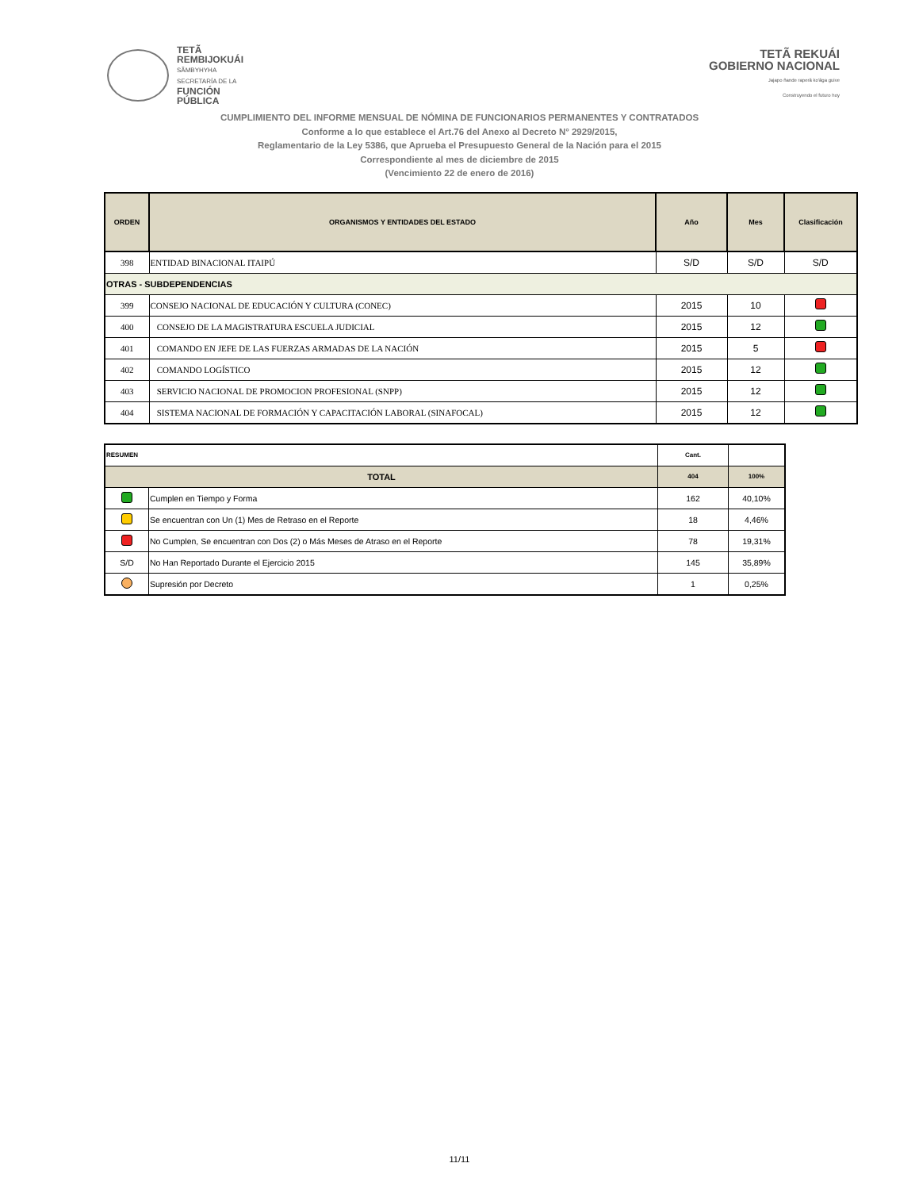TETÃ
REMBIJOKUÁI
SÃMBYHYHA
SECRETARÍA DE LA
FUNCIÓN
PÚBLICA
TETÃ REKUÁI
GOBIERNO NACIONAL
Jajapo ñande raperã ko'ãga guive
Construyendo el futuro hoy
CUMPLIMIENTO DEL INFORME MENSUAL DE NÓMINA DE FUNCIONARIOS PERMANENTES Y CONTRATADOS
Conforme a lo que establece el Art.76 del Anexo al Decreto N° 2929/2015,
Reglamentario de la Ley 5386, que Aprueba el Presupuesto General de la Nación para el 2015
Correspondiente al mes de diciembre de 2015
(Vencimiento 22 de enero de 2016)
| ORDEN | ORGANISMOS Y ENTIDADES DEL ESTADO | Año | Mes | Clasificación |
| --- | --- | --- | --- | --- |
| 398 | ENTIDAD BINACIONAL ITAIPÚ | S/D | S/D | S/D |
| OTRAS - SUBDEPENDENCIAS | | | | |
| 399 | CONSEJO NACIONAL DE EDUCACIÓN Y CULTURA (CONEC) | 2015 | 10 | |
| 400 | CONSEJO DE LA MAGISTRATURA ESCUELA JUDICIAL | 2015 | 12 | |
| 401 | COMANDO EN JEFE DE LAS FUERZAS ARMADAS DE LA NACIÓN | 2015 | 5 | |
| 402 | COMANDO LOGÍSTICO | 2015 | 12 | |
| 403 | SERVICIO NACIONAL DE PROMOCION PROFESIONAL (SNPP) | 2015 | 12 | |
| 404 | SISTEMA NACIONAL DE FORMACIÓN Y CAPACITACIÓN LABORAL (SINAFOCAL) | 2015 | 12 | |
| RESUMEN | | Cant. | |
| TOTAL | | 404 | 100% |
| | Cumplen en Tiempo y Forma | 162 | 40,10% |
| | Se encuentran con Un (1) Mes de Retraso en el Reporte | 18 | 4,46% |
| | No Cumplen, Se encuentran con Dos (2) o Más Meses de Atraso en el Reporte | 78 | 19,31% |
| S/D | No Han Reportado Durante el Ejercicio 2015 | 145 | 35,89% |
| | Supresión por Decreto | 1 | 0,25% |
11/11